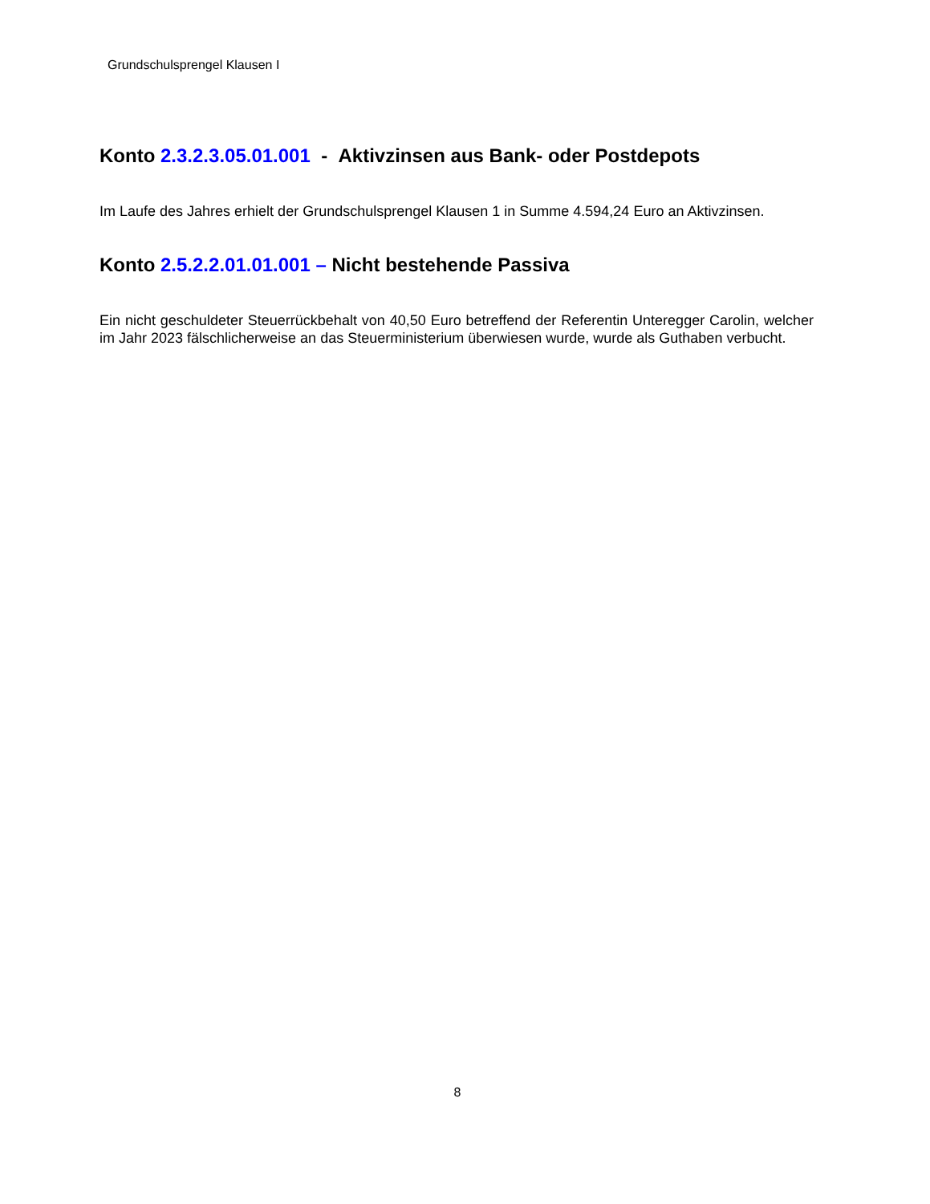Grundschulsprengel Klausen I
Konto 2.3.2.3.05.01.001 - Aktivzinsen aus Bank- oder Postdepots
Im Laufe des Jahres erhielt der Grundschulsprengel Klausen 1 in Summe 4.594,24 Euro an Aktivzinsen.
Konto 2.5.2.2.01.01.001 – Nicht bestehende Passiva
Ein nicht geschuldeter Steuerrückbehalt von 40,50 Euro betreffend der Referentin Unteregger Carolin, welcher im Jahr 2023 fälschlicherweise an das Steuerministerium überwiesen wurde, wurde als Guthaben verbucht.
8